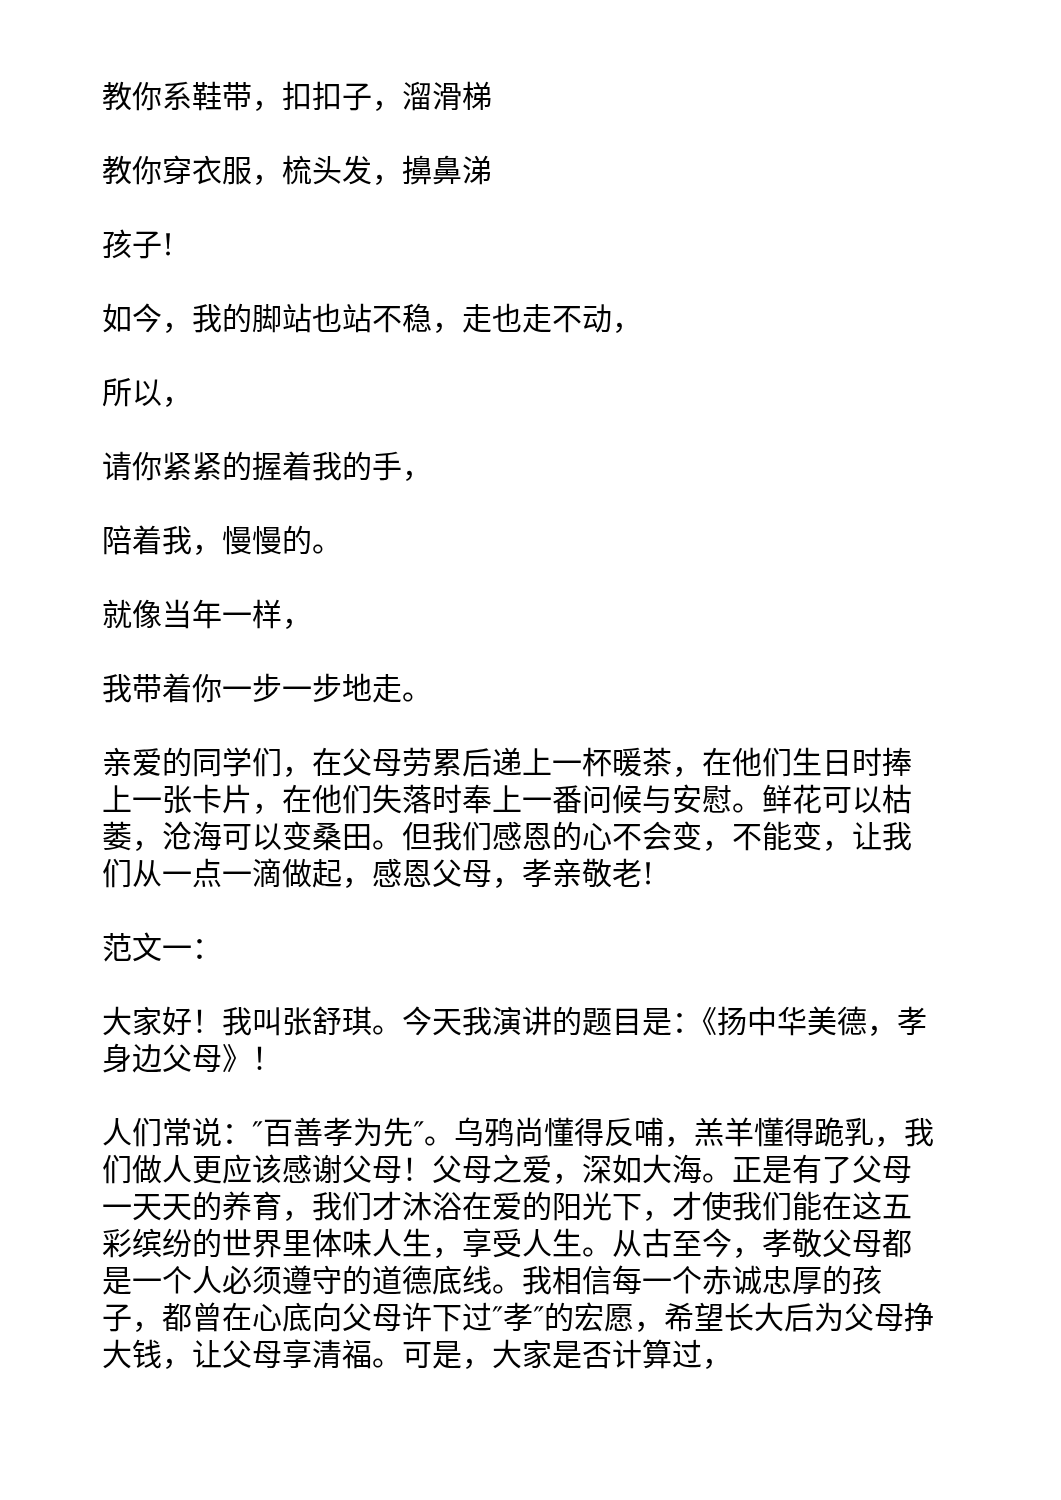教你系鞋带，扣扣子，溜滑梯
教你穿衣服，梳头发，擤鼻涕
孩子!
如今，我的脚站也站不稳，走也走不动，
所以，
请你紧紧的握着我的手，
陪着我，慢慢的。
就像当年一样，
我带着你一步一步地走。
亲爱的同学们，在父母劳累后递上一杯暖茶，在他们生日时捧上一张卡片，在他们失落时奉上一番问候与安慰。鲜花可以枯萎，沧海可以变桑田。但我们感恩的心不会变，不能变，让我们从一点一滴做起，感恩父母，孝亲敬老!
范文一：
大家好！我叫张舒琪。今天我演讲的题目是：《扬中华美德，孝身边父母》！
人们常说：″百善孝为先″。乌鸦尚懂得反哺，羔羊懂得跪乳，我们做人更应该感谢父母！父母之爱，深如大海。正是有了父母一天天的养育，我们才沐浴在爱的阳光下，才使我们能在这五彩缤纷的世界里体味人生，享受人生。从古至今，孝敬父母都是一个人必须遵守的道德底线。我相信每一个赤诚忠厚的孩子，都曾在心底向父母许下过″孝″的宏愿，希望长大后为父母挣大钱，让父母享清福。可是，大家是否计算过，